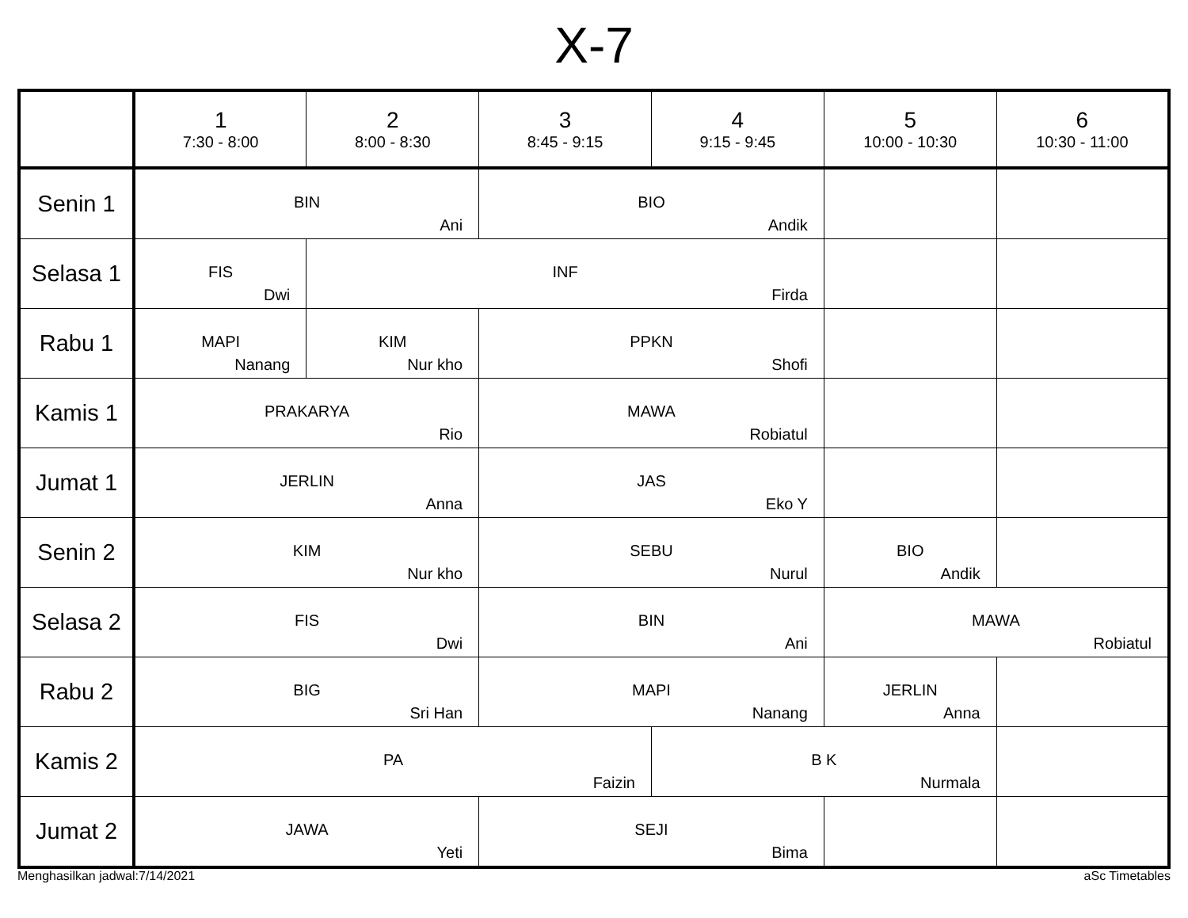X-7
| | 1 7:30 - 8:00 | 2 8:00 - 8:30 | 3 8:45 - 9:15 | 4 9:15 - 9:45 | 5 10:00 - 10:30 | 6 10:30 - 11:00 |
| --- | --- | --- | --- | --- | --- | --- |
| Senin 1 | BIN Ani | | BIO Andik | | | |
| Selasa 1 | FIS Dwi | INF Firda | | | | |
| Rabu 1 | MAPI Nanang | KIM Nur kho | PPKN Shofi | | | |
| Kamis 1 | PRAKARYA Rio | | MAWA Robiatul | | | |
| Jumat 1 | JERLIN Anna | | JAS Eko Y | | | |
| Senin 2 | KIM Nur kho | | SEBU Nurul | | BIO Andik | |
| Selasa 2 | FIS Dwi | | BIN Ani | | MAWA Robiatul | |
| Rabu 2 | BIG Sri Han | | MAPI Nanang | | JERLIN Anna | |
| Kamis 2 | PA Faizin | | | B K Nurmala | | |
| Jumat 2 | JAWA Yeti | | SEJI Bima | | | |
Menghasilkan jadwal:7/14/2021 aSc Timetables